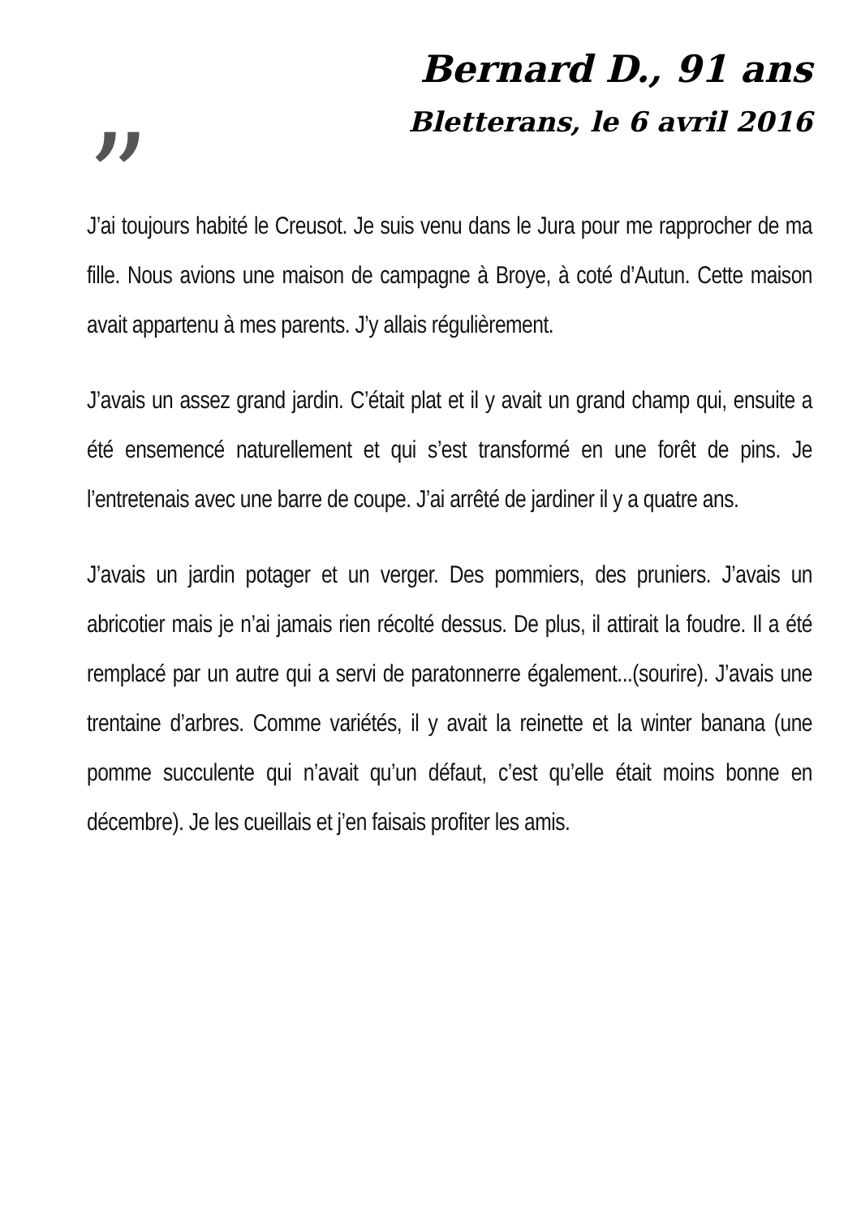Bernard D., 91 ans
Bletterans, le 6 avril 2016
”
J’ai toujours habité le Creusot. Je suis venu dans le Jura pour me rapprocher de ma fille. Nous avions une maison de campagne à Broye, à coté d’Autun. Cette maison avait appartenu à mes parents. J’y allais régulièrement.
J’avais un assez grand jardin. C’était plat et il y avait un grand champ qui, ensuite a été ensemencé naturellement et qui s’est transformé en une forêt de pins. Je l’entretenais avec une barre de coupe. J’ai arrêté de jardiner il y a quatre ans.
J’avais un jardin potager et un verger. Des pommiers, des pruniers. J’avais un abricotier mais je n’ai jamais rien récolté dessus. De plus, il attirait la foudre. Il a été remplacé par un autre qui a servi de paratonnerre également...(sourire). J’avais une trentaine d’arbres. Comme variétés, il y avait la reinette et la winter banana (une pomme succulente qui n’avait qu’un défaut, c’est qu’elle était moins bonne en décembre). Je les cueillais et j’en faisais profiter les amis.